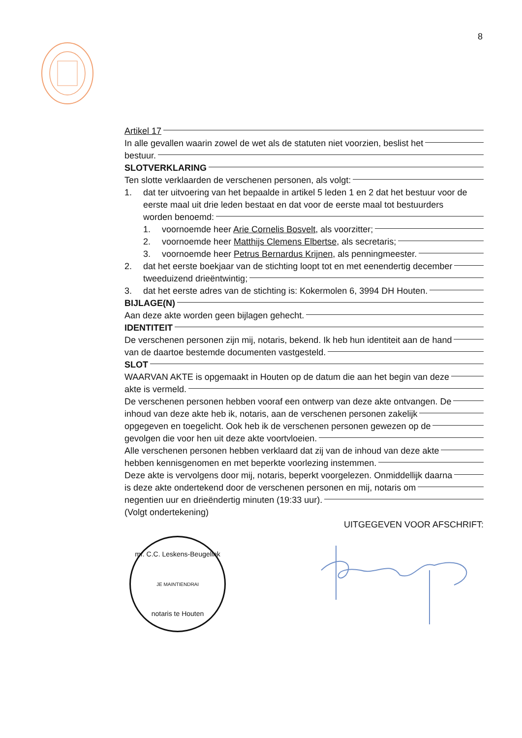8
Artikel 17
In alle gevallen waarin zowel de wet als de statuten niet voorzien, beslist het
bestuur.
SLOTVERKLARING
Ten slotte verklaarden de verschenen personen, als volgt:
1. dat ter uitvoering van het bepaalde in artikel 5 leden 1 en 2 dat het bestuur voor de eerste maal uit drie leden bestaat en dat voor de eerste maal tot bestuurders
worden benoemd:
1. voornoemde heer Arie Cornelis Bosvelt, als voorzitter;
2. voornoemde heer Matthijs Clemens Elbertse, als secretaris;
3. voornoemde heer Petrus Bernardus Krijnen, als penningmeester.
2. dat het eerste boekjaar van de stichting loopt tot en met eenendertig december
tweeduizend drieëntwintig;
3. dat het eerste adres van de stichting is: Kokermolen 6, 3994 DH Houten.
BIJLAGE(N)
Aan deze akte worden geen bijlagen gehecht.
IDENTITEIT
De verschenen personen zijn mij, notaris, bekend. Ik heb hun identiteit aan de hand
van de daartoe bestemde documenten vastgesteld.
SLOT
WAARVAN AKTE is opgemaakt in Houten op de datum die aan het begin van deze
akte is vermeld.
De verschenen personen hebben vooraf een ontwerp van deze akte ontvangen. De
inhoud van deze akte heb ik, notaris, aan de verschenen personen zakelijk
opgegeven en toegelicht. Ook heb ik de verschenen personen gewezen op de
gevolgen die voor hen uit deze akte voortvloeien.
Alle verschenen personen hebben verklaard dat zij van de inhoud van deze akte
hebben kennisgenomen en met beperkte voorlezing instemmen.
Deze akte is vervolgens door mij, notaris, beperkt voorgelezen. Onmiddellijk daarna
is deze akte ondertekend door de verschenen personen en mij, notaris om
negentien uur en drieëndertig minuten (19:33 uur).
(Volgt ondertekening)
UITGEGEVEN VOOR AFSCHRIFT:
mr. C.C. Leskens-Beugelink
JE MAINTIENDRAI
notaris te Houten